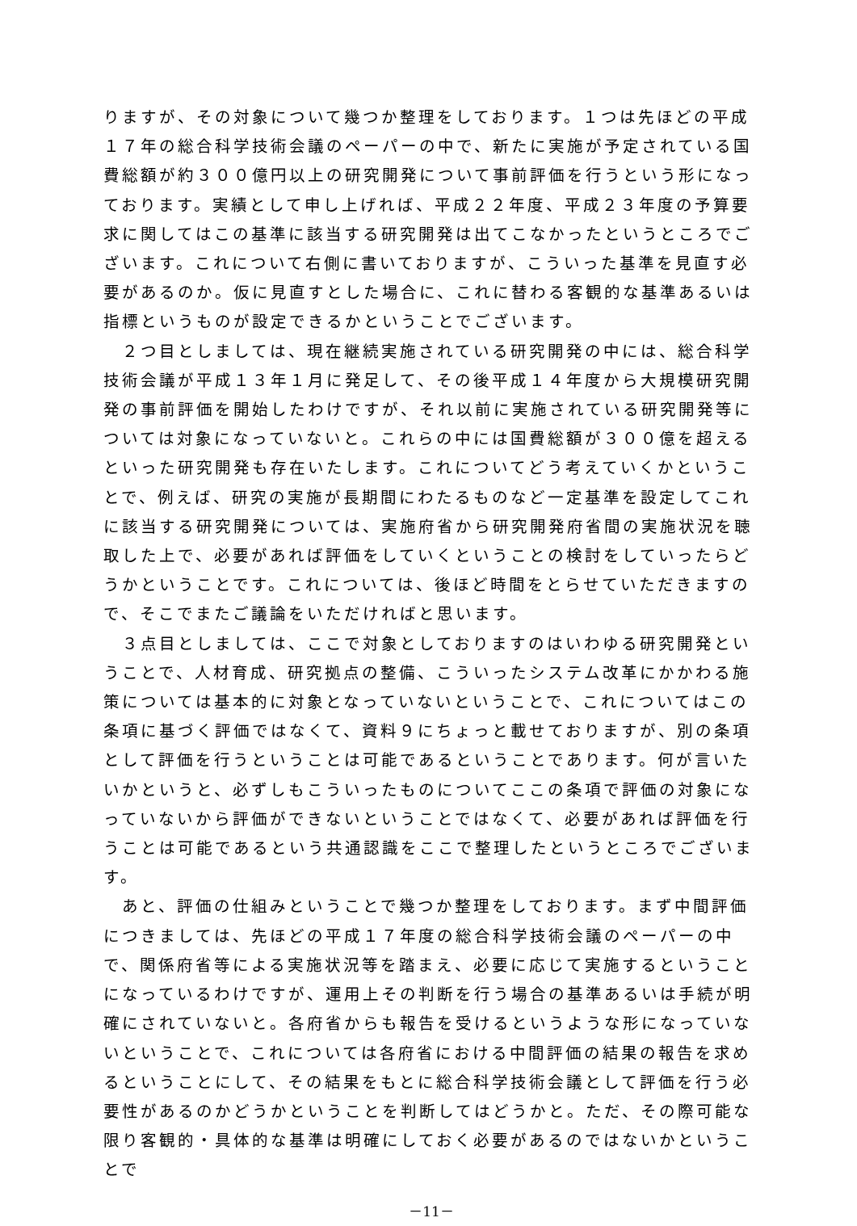りますが、その対象について幾つか整理をしております。１つは先ほどの平成１７年の総合科学技術会議のペーパーの中で、新たに実施が予定されている国費総額が約３００億円以上の研究開発について事前評価を行うという形になっております。実績として申し上げれば、平成２２年度、平成２３年度の予算要求に関してはこの基準に該当する研究開発は出てこなかったというところでございます。これについて右側に書いておりますが、こういった基準を見直す必要があるのか。仮に見直すとした場合に、これに替わる客観的な基準あるいは指標というものが設定できるかということでございます。
　２つ目としましては、現在継続実施されている研究開発の中には、総合科学技術会議が平成１３年１月に発足して、その後平成１４年度から大規模研究開発の事前評価を開始したわけですが、それ以前に実施されている研究開発等については対象になっていないと。これらの中には国費総額が３００億を超えるといった研究開発も存在いたします。これについてどう考えていくかということで、例えば、研究の実施が長期間にわたるものなど一定基準を設定してこれに該当する研究開発については、実施府省から研究開発府省間の実施状況を聴取した上で、必要があれば評価をしていくということの検討をしていったらどうかということです。これについては、後ほど時間をとらせていただきますので、そこでまたご議論をいただければと思います。
　３点目としましては、ここで対象としておりますのはいわゆる研究開発ということで、人材育成、研究拠点の整備、こういったシステム改革にかかわる施策については基本的に対象となっていないということで、これについてはこの条項に基づく評価ではなくて、資料９にちょっと載せておりますが、別の条項として評価を行うということは可能であるということであります。何が言いたいかというと、必ずしもこういったものについてここの条項で評価の対象になっていないから評価ができないということではなくて、必要があれば評価を行うことは可能であるという共通認識をここで整理したというところでございます。
　あと、評価の仕組みということで幾つか整理をしております。まず中間評価につきましては、先ほどの平成１７年度の総合科学技術会議のペーパーの中で、関係府省等による実施状況等を踏まえ、必要に応じて実施するということになっているわけですが、運用上その判断を行う場合の基準あるいは手続が明確にされていないと。各府省からも報告を受けるというような形になっていないということで、これについては各府省における中間評価の結果の報告を求めるということにして、その結果をもとに総合科学技術会議として評価を行う必要性があるのかどうかということを判断してはどうかと。ただ、その際可能な限り客観的・具体的な基準は明確にしておく必要があるのではないかということで
－11－